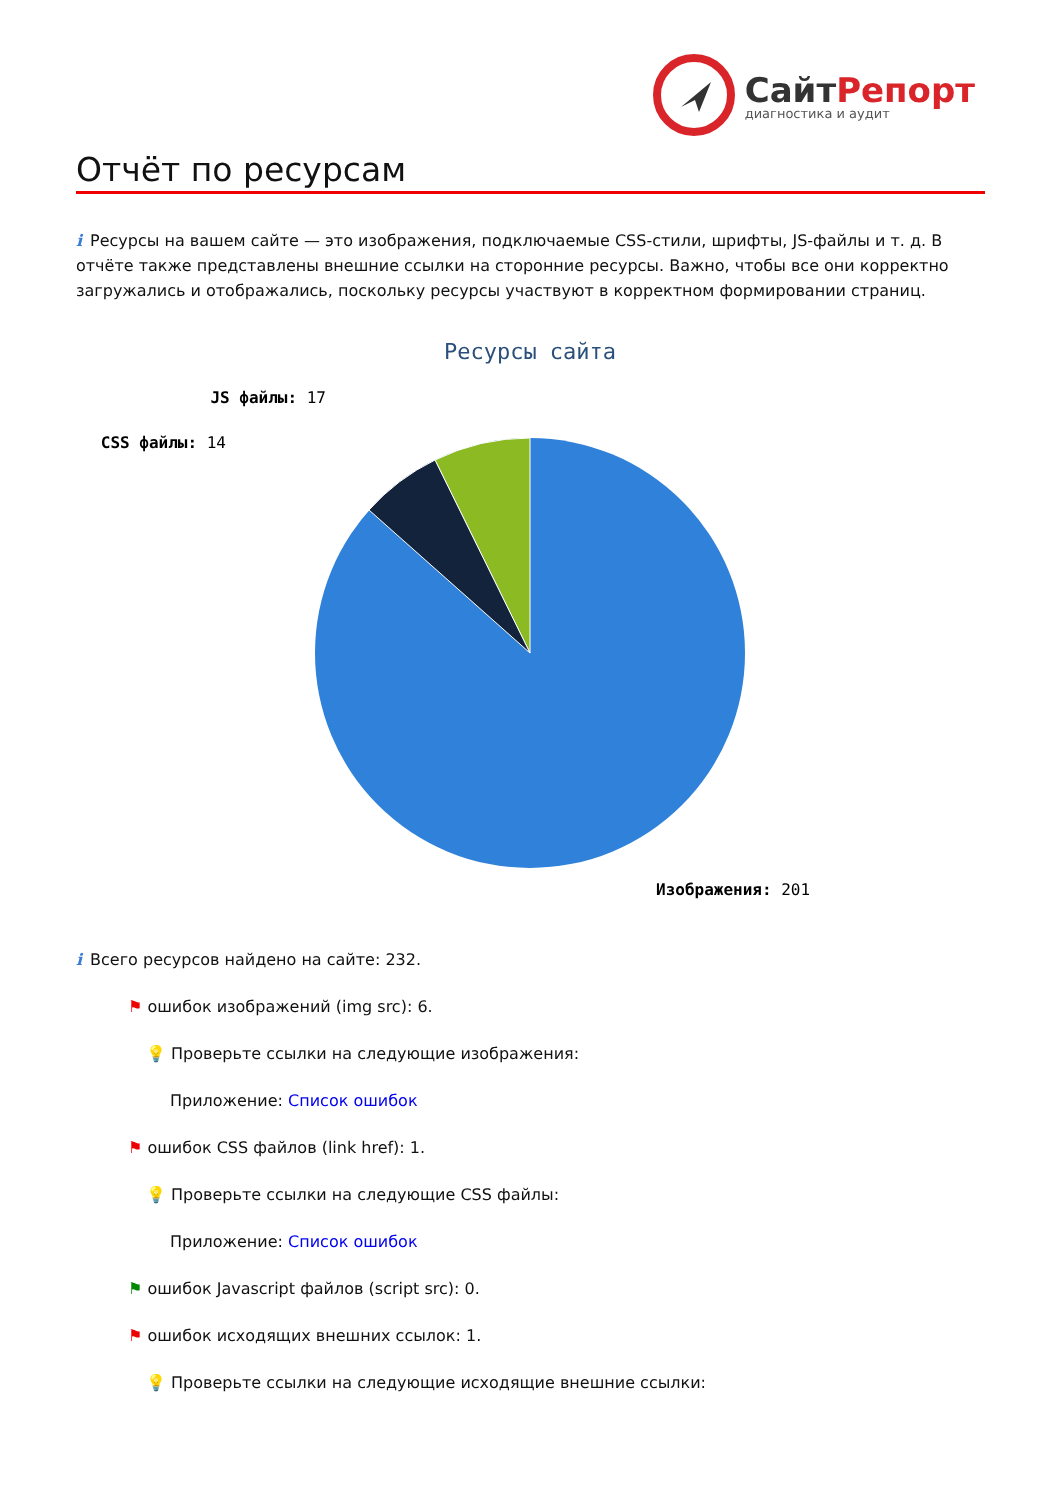СайтРепорт
диагностика и аудит
Отчёт по ресурсам
i Ресурсы на вашем сайте — это изображения, подключаемые CSS-стили, шрифты, JS-файлы и т. д. В отчёте также представлены внешние ссылки на сторонние ресурсы. Важно, чтобы все они корректно загружались и отображались, поскольку ресурсы участвуют в корректном формировании страниц.
Ресурсы сайта
JS файлы: 17
CSS файлы: 14
Изображения: 201
i Всего ресурсов найдено на сайте: 232.
⚑ ошибок изображений (img src): 6.
💡 Проверьте ссылки на следующие изображения:
Приложение: Список ошибок
⚑ ошибок CSS файлов (link href): 1.
💡 Проверьте ссылки на следующие CSS файлы:
Приложение: Список ошибок
⚑ ошибок Javascript файлов (script src): 0.
⚑ ошибок исходящих внешних ссылок: 1.
💡 Проверьте ссылки на следующие исходящие внешние ссылки: